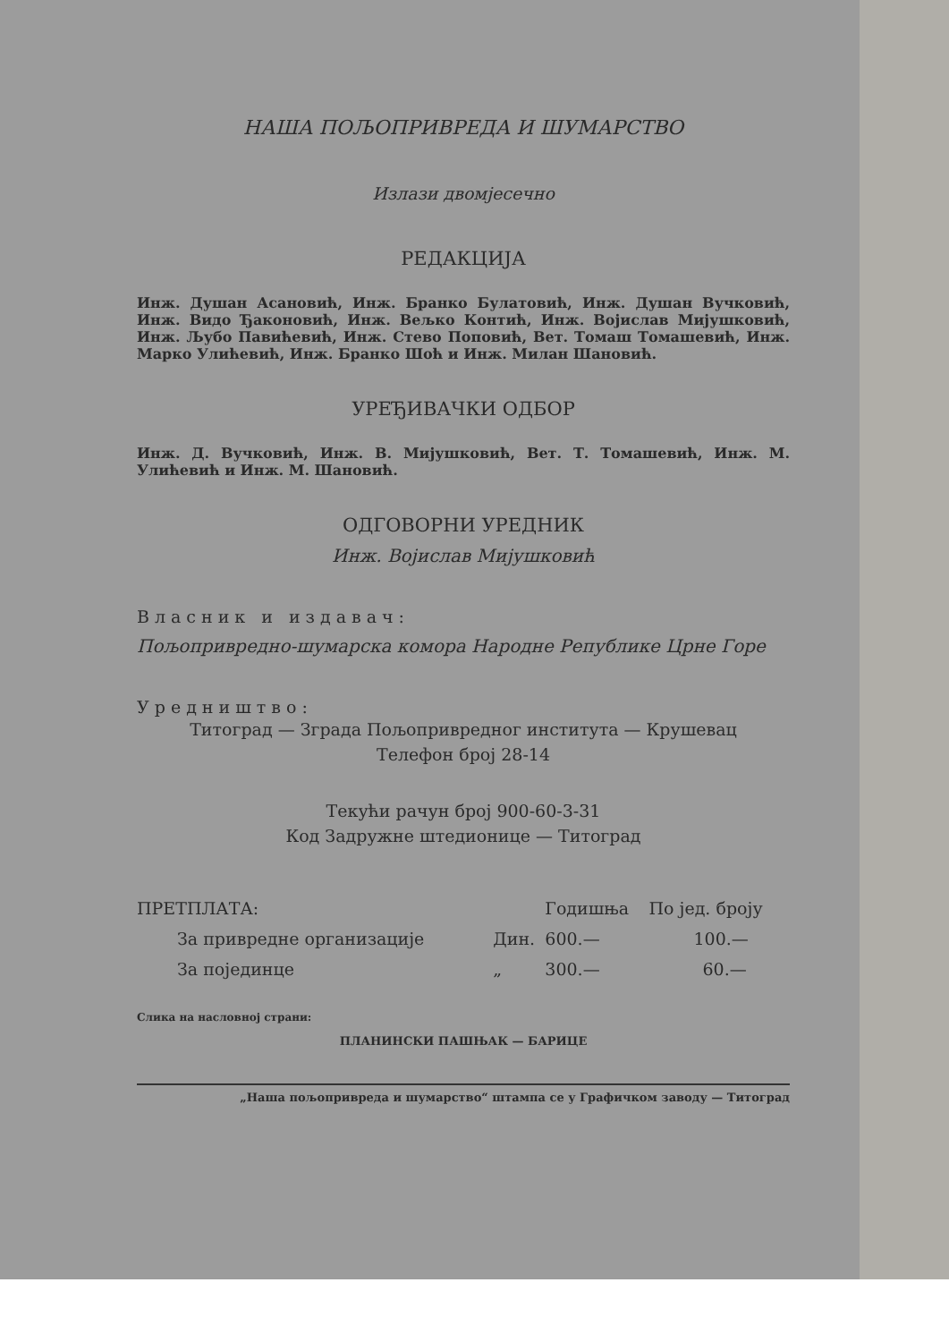НАША ПОЉОПРИВРЕДА И ШУМАРСТВО
Излази двомјесечно
РЕДАКЦИЈА
Инж. Душан Асановић, Инж. Бранко Булатовић, Инж. Душан Вучковић, Инж. Видо Ђаконовић, Инж. Вељко Контић, Инж. Војислав Мијушковић, Инж. Љубо Павићевић, Инж. Стево Поповић, Вет. Томаш Томашевић, Инж. Марко Улићевић, Инж. Бранко Шоћ и Инж. Милан Шановић.
УРЕЂИВАЧКИ ОДБОР
Инж. Д. Вучковић, Инж. В. Мијушковић, Вет. Т. Томашевић, Инж. М. Улићевић и Инж. М. Шановић.
ОДГОВОРНИ УРЕДНИК
Инж. Војислав Мијушковић
Власник и издавач:
Пољопривредно-шумарска комора Народне Републике Црне Горе
Уредништво:
Титоград — Зграда Пољопривредног института — Крушевац
Телефон број 28-14
Текући рачун број 900-60-3-31
Код Задружне штедионице — Титоград
| ПРЕТПЛАТА: | | Годишња | По јед. броју |
| --- | --- | --- | --- |
| За привредне организације | Дин. | 600.— | 100.— |
| За појединце | „ | 300.— | 60.— |
Слика на насловној страни:
ПЛАНИНСКИ ПАШЊАК — БАРИЦЕ
„Наша пољопривреда и шумарство“ штампа се у Графичком заводу — Титоград